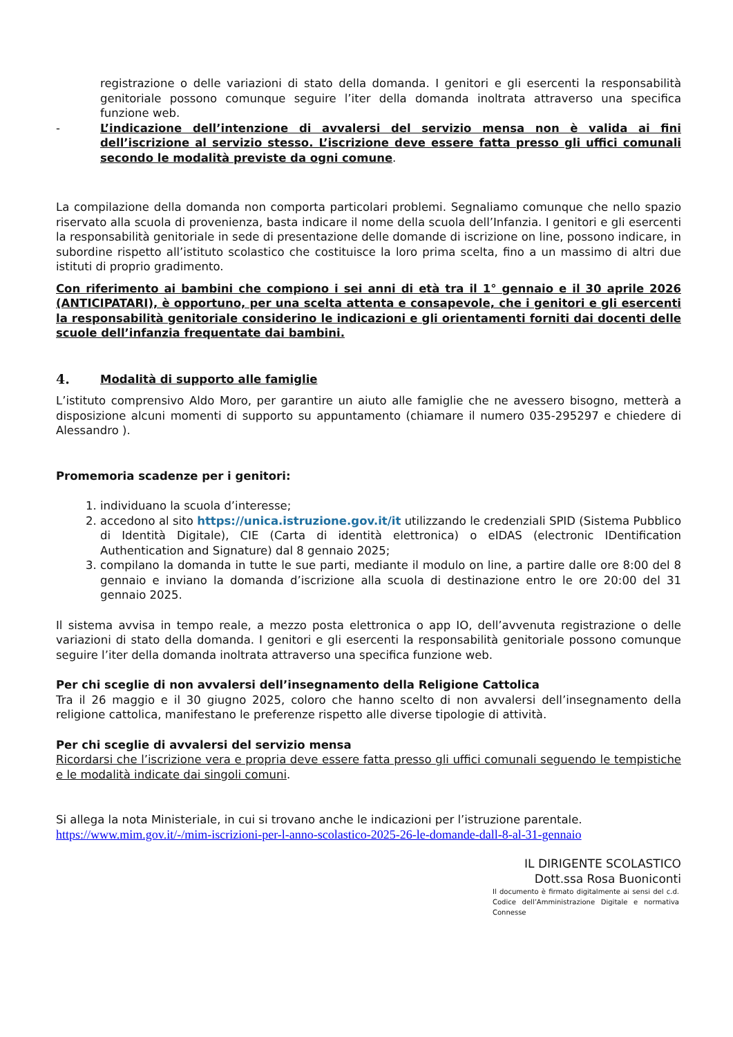registrazione o delle variazioni di stato della domanda. I genitori e gli esercenti la responsabilità genitoriale possono comunque seguire l’iter della domanda inoltrata attraverso una specifica funzione web.
- L’indicazione dell’intenzione di avvalersi del servizio mensa non è valida ai fini dell’iscrizione al servizio stesso. L’iscrizione deve essere fatta presso gli uffici comunali secondo le modalità previste da ogni comune.
La compilazione della domanda non comporta particolari problemi. Segnaliamo comunque che nello spazio riservato alla scuola di provenienza, basta indicare il nome della scuola dell’Infanzia. I genitori e gli esercenti la responsabilità genitoriale in sede di presentazione delle domande di iscrizione on line, possono indicare, in subordine rispetto all’istituto scolastico che costituisce la loro prima scelta, fino a un massimo di altri due istituti di proprio gradimento.
Con riferimento ai bambini che compiono i sei anni di età tra il 1° gennaio e il 30 aprile 2026 (ANTICIPATARI), è opportuno, per una scelta attenta e consapevole, che i genitori e gli esercenti la responsabilità genitoriale considerino le indicazioni e gli orientamenti forniti dai docenti delle scuole dell’infanzia frequentate dai bambini.
4. Modalità di supporto alle famiglie
L’istituto comprensivo Aldo Moro, per garantire un aiuto alle famiglie che ne avessero bisogno, metterà a disposizione alcuni momenti di supporto su appuntamento (chiamare il numero 035-295297 e chiedere di Alessandro ).
Promemoria scadenze per i genitori:
1. individuano la scuola d’interesse;
2. accedono al sito https://unica.istruzione.gov.it/it utilizzando le credenziali SPID (Sistema Pubblico di Identità Digitale), CIE (Carta di identità elettronica) o eIDAS (electronic IDentification Authentication and Signature) dal 8 gennaio 2025;
3. compilano la domanda in tutte le sue parti, mediante il modulo on line, a partire dalle ore 8:00 del 8 gennaio e inviano la domanda d’iscrizione alla scuola di destinazione entro le ore 20:00 del 31 gennaio 2025.
Il sistema avvisa in tempo reale, a mezzo posta elettronica o app IO, dell’avvenuta registrazione o delle variazioni di stato della domanda. I genitori e gli esercenti la responsabilità genitoriale possono comunque seguire l’iter della domanda inoltrata attraverso una specifica funzione web.
Per chi sceglie di non avvalersi dell’insegnamento della Religione Cattolica
Tra il 26 maggio e il 30 giugno 2025, coloro che hanno scelto di non avvalersi dell’insegnamento della religione cattolica, manifestano le preferenze rispetto alle diverse tipologie di attività.
Per chi sceglie di avvalersi del servizio mensa
Ricordarsi che l’iscrizione vera e propria deve essere fatta presso gli uffici comunali seguendo le tempistiche e le modalità indicate dai singoli comuni.
Si allega la nota Ministeriale, in cui si trovano anche le indicazioni per l’istruzione parentale.
https://www.mim.gov.it/-/mim-iscrizioni-per-l-anno-scolastico-2025-26-le-domande-dall-8-al-31-gennaio
IL DIRIGENTE SCOLASTICO
Dott.ssa Rosa Buoniconti
Il documento è firmato digitalmente ai sensi del c.d. Codice dell’Amministrazione Digitale e normativa Connesse